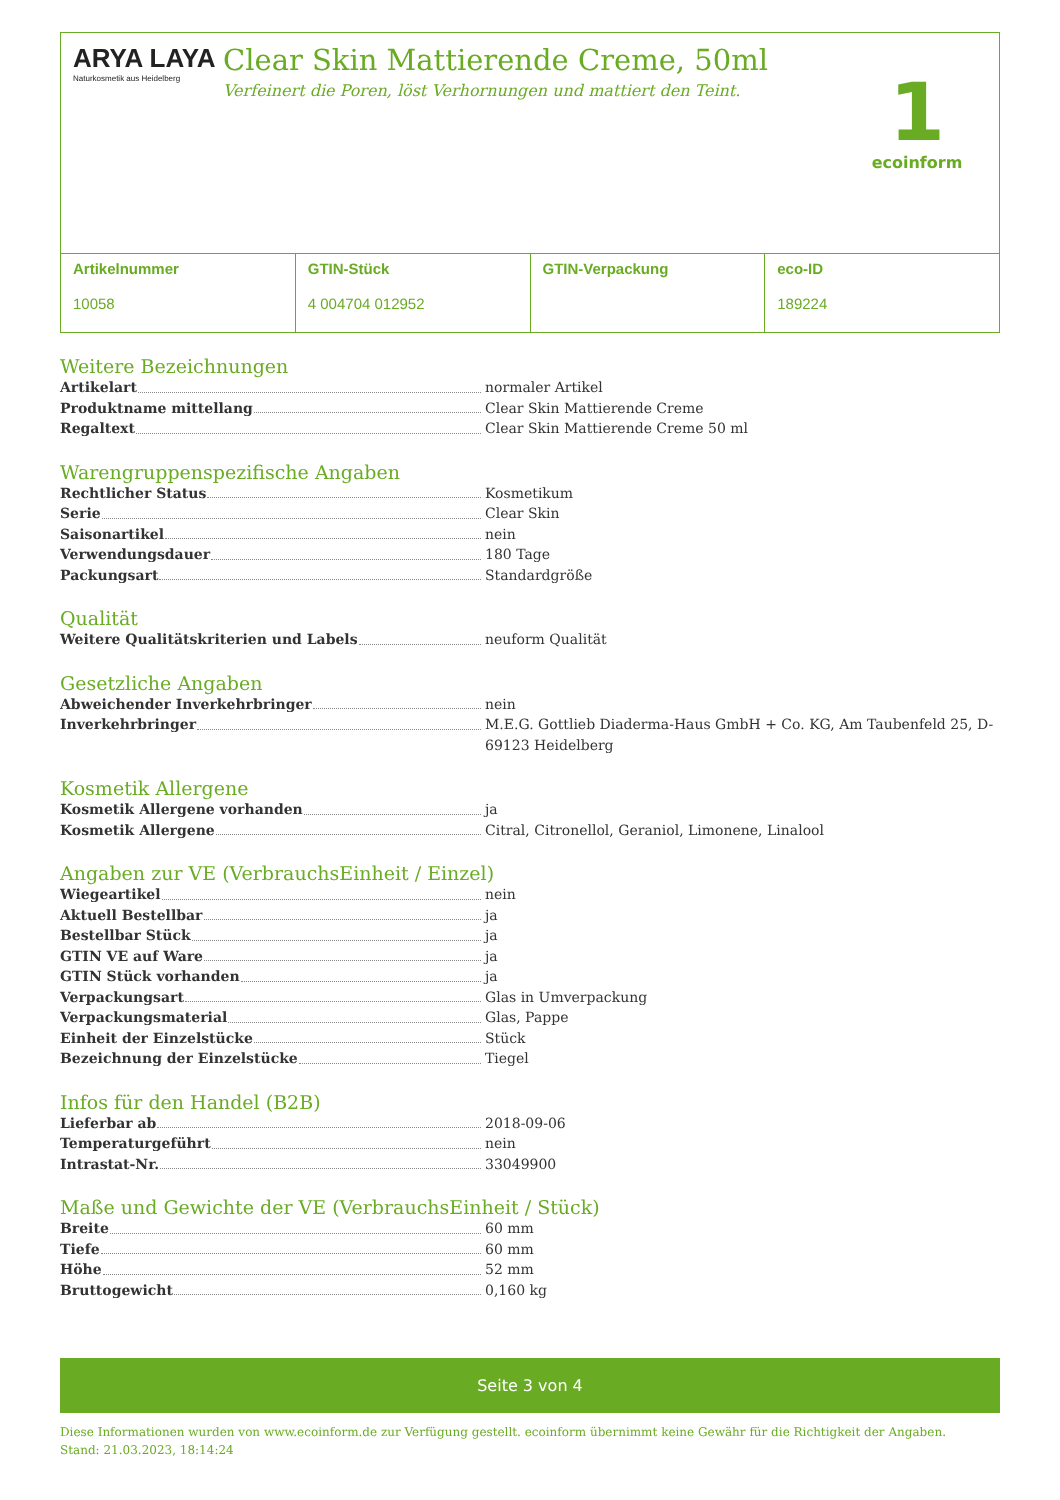ARYA LAYA
Naturkosmetik aus Heidelberg
Clear Skin Mattierende Creme, 50ml
Verfeinert die Poren, löst Verhornungen und mattiert den Teint.
1
ecoinform
Artikelnummer
10058
GTIN-Stück
4 004704 012952
GTIN-Verpackung eco-ID
189224
Weitere Bezeichnungen
| Artikelart | normaler Artikel |
| Produktname mittellang | Clear Skin Mattierende Creme |
| Regaltext | Clear Skin Mattierende Creme 50 ml |
Warengruppenspezifische Angaben
| Rechtlicher Status | Kosmetikum |
| Serie | Clear Skin |
| Saisonartikel | nein |
| Verwendungsdauer | 180 Tage |
| Packungsart | Standardgröße |
Qualität
| Weitere Qualitätskriterien und Labels | neuform Qualität |
Gesetzliche Angaben
| Abweichender Inverkehrbringer | nein |
| Inverkehrbringer | M.E.G. Gottlieb Diaderma-Haus GmbH + Co. KG, Am Taubenfeld 25, D-69123 Heidelberg |
Kosmetik Allergene
| Kosmetik Allergene vorhanden | ja |
| Kosmetik Allergene | Citral, Citronellol, Geraniol, Limonene, Linalool |
Angaben zur VE (VerbrauchsEinheit / Einzel)
| Wiegeartikel | nein |
| Aktuell Bestellbar | ja |
| Bestellbar Stück | ja |
| GTIN VE auf Ware | ja |
| GTIN Stück vorhanden | ja |
| Verpackungsart | Glas in Umverpackung |
| Verpackungsmaterial | Glas, Pappe |
| Einheit der Einzelstücke | Stück |
| Bezeichnung der Einzelstücke | Tiegel |
Infos für den Handel (B2B)
| Lieferbar ab | 2018-09-06 |
| Temperaturgeführt | nein |
| Intrastat-Nr. | 33049900 |
Maße und Gewichte der VE (VerbrauchsEinheit / Stück)
| Breite | 60 mm |
| Tiefe | 60 mm |
| Höhe | 52 mm |
| Bruttogewicht | 0,160 kg |
Seite 3 von 4
Diese Informationen wurden von www.ecoinform.de zur Verfügung gestellt. ecoinform übernimmt keine Gewähr für die Richtigkeit der Angaben.
Stand: 21.03.2023, 18:14:24